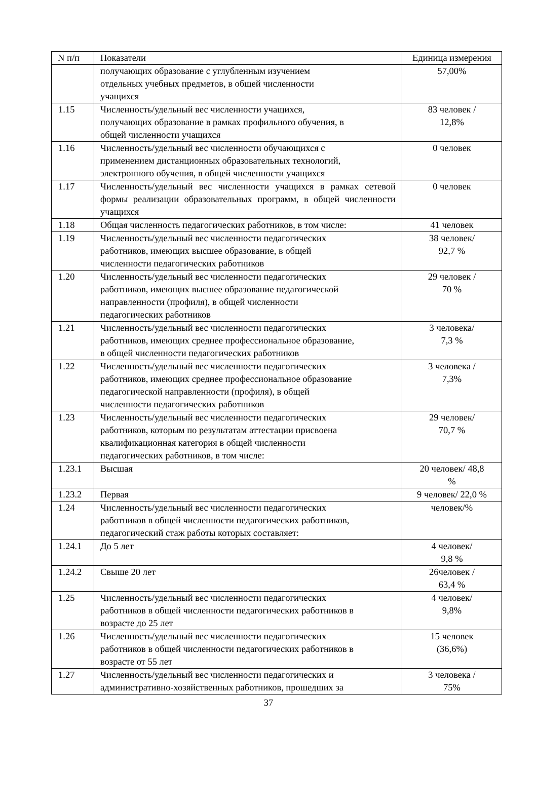| N п/п | Показатели | Единица измерения |
| --- | --- | --- |
| | получающих образование с углубленным изучением отдельных учебных предметов, в общей численности учащихся | 57,00% |
| 1.15 | Численность/удельный вес численности учащихся, получающих образование в рамках профильного обучения, в общей численности учащихся | 83 человек / 12,8% |
| 1.16 | Численность/удельный вес численности обучающихся с применением дистанционных образовательных технологий, электронного обучения, в общей численности учащихся | 0 человек |
| 1.17 | Численность/удельный вес численности учащихся в рамках сетевой формы реализации образовательных программ, в общей численности учащихся | 0 человек |
| 1.18 | Общая численность педагогических работников, в том числе: | 41 человек |
| 1.19 | Численность/удельный вес численности педагогических работников, имеющих высшее образование, в общей численности педагогических работников | 38 человек/ 92,7 % |
| 1.20 | Численность/удельный вес численности педагогических работников, имеющих высшее образование педагогической направленности (профиля), в общей численности педагогических работников | 29 человек / 70 % |
| 1.21 | Численность/удельный вес численности педагогических работников, имеющих среднее профессиональное образование, в общей численности педагогических работников | 3 человека/ 7,3 % |
| 1.22 | Численность/удельный вес численности педагогических работников, имеющих среднее профессиональное образование педагогической направленности (профиля), в общей численности педагогических работников | 3 человека / 7,3% |
| 1.23 | Численность/удельный вес численности педагогических работников, которым по результатам аттестации присвоена квалификационная категория в общей численности педагогических работников, в том числе: | 29 человек/ 70,7 % |
| 1.23.1 | Высшая | 20 человек/ 48,8 % |
| 1.23.2 | Первая | 9 человек/ 22,0 % |
| 1.24 | Численность/удельный вес численности педагогических работников в общей численности педагогических работников, педагогический стаж работы которых составляет: | человек/% |
| 1.24.1 | До 5 лет | 4 человек/ 9,8 % |
| 1.24.2 | Свыше 20 лет | 26человек / 63,4 % |
| 1.25 | Численность/удельный вес численности педагогических работников в общей численности педагогических работников в возрасте до 25 лет | 4 человек/ 9,8% |
| 1.26 | Численность/удельный вес численности педагогических работников в общей численности педагогических работников в возрасте от 55 лет | 15 человек (36,6%) |
| 1.27 | Численность/удельный вес численности педагогических и административно-хозяйственных работников, прошедших за | 3 человека / 75% |
37